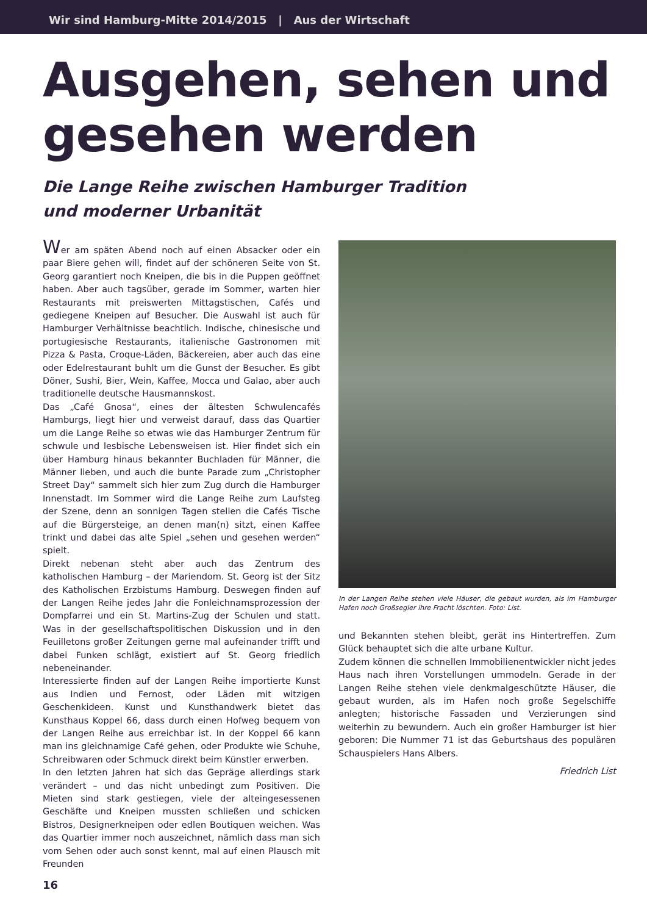Wir sind Hamburg-Mitte 2014/2015 | Aus der Wirtschaft
Ausgehen, sehen und gesehen werden
Die Lange Reihe zwischen Hamburger Tradition
und moderner Urbanität
Wer am späten Abend noch auf einen Absacker oder ein paar Biere gehen will, findet auf der schöneren Seite von St. Georg garantiert noch Kneipen, die bis in die Puppen geöffnet haben. Aber auch tagsüber, gerade im Sommer, warten hier Restaurants mit preiswerten Mittagstischen, Cafés und gediegene Kneipen auf Besucher. Die Auswahl ist auch für Hamburger Verhältnisse beachtlich. Indische, chinesische und portugiesische Restaurants, italienische Gastronomen mit Pizza & Pasta, Croque-Läden, Bäckereien, aber auch das eine oder Edelrestaurant buhlt um die Gunst der Besucher. Es gibt Döner, Sushi, Bier, Wein, Kaffee, Mocca und Galao, aber auch traditionelle deutsche Hausmannskost.
Das „Café Gnosa“, eines der ältesten Schwulencafés Hamburgs, liegt hier und verweist darauf, dass das Quartier um die Lange Reihe so etwas wie das Hamburger Zentrum für schwule und lesbische Lebensweisen ist. Hier findet sich ein über Hamburg hinaus bekannter Buchladen für Männer, die Männer lieben, und auch die bunte Parade zum „Christopher Street Day“ sammelt sich hier zum Zug durch die Hamburger Innenstadt. Im Sommer wird die Lange Reihe zum Laufsteg der Szene, denn an sonnigen Tagen stellen die Cafés Tische auf die Bürgersteige, an denen man(n) sitzt, einen Kaffee trinkt und dabei das alte Spiel „sehen und gesehen werden“ spielt.
Direkt nebenan steht aber auch das Zentrum des katholischen Hamburg – der Mariendom. St. Georg ist der Sitz des Katholischen Erzbistums Hamburg. Deswegen finden auf der Langen Reihe jedes Jahr die Fonleichnamsprozession der Dompfarrei und ein St. Martins-Zug der Schulen und statt. Was in der gesellschaftspolitischen Diskussion und in den Feuilletons großer Zeitungen gerne mal aufeinander trifft und dabei Funken schlägt, existiert auf St. Georg friedlich nebeneinander.
Interessierte finden auf der Langen Reihe importierte Kunst aus Indien und Fernost, oder Läden mit witzigen Geschenkideen. Kunst und Kunsthandwerk bietet das Kunsthaus Koppel 66, dass durch einen Hofweg bequem von der Langen Reihe aus erreichbar ist. In der Koppel 66 kann man ins gleichnamige Café gehen, oder Produkte wie Schuhe, Schreibwaren oder Schmuck direkt beim Künstler erwerben.
In den letzten Jahren hat sich das Gepräge allerdings stark verändert – und das nicht unbedingt zum Positiven. Die Mieten sind stark gestiegen, viele der alteingesessenen Geschäfte und Kneipen mussten schließen und schicken Bistros, Designerkneipen oder edlen Boutiquen weichen. Was das Quartier immer noch auszeichnet, nämlich dass man sich vom Sehen oder auch sonst kennt, mal auf einen Plausch mit Freunden
In der Langen Reihe stehen viele Häuser, die gebaut wurden, als im Hamburger Hafen noch Großsegler ihre Fracht löschten. Foto: List.
und Bekannten stehen bleibt, gerät ins Hintertreffen. Zum Glück behauptet sich die alte urbane Kultur.
Zudem können die schnellen Immobilienentwickler nicht jedes Haus nach ihren Vorstellungen ummodeln. Gerade in der Langen Reihe stehen viele denkmalgeschützte Häuser, die gebaut wurden, als im Hafen noch große Segelschiffe anlegten; historische Fassaden und Verzierungen sind weiterhin zu bewundern. Auch ein großer Hamburger ist hier geboren: Die Nummer 71 ist das Geburtshaus des populären Schauspielers Hans Albers.
Friedrich List
16